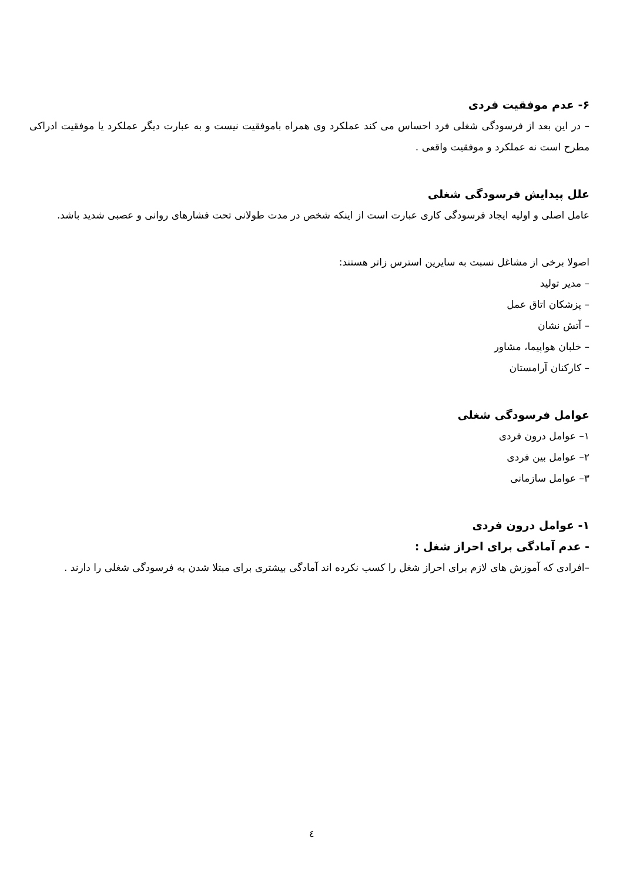۶- عدم موفقیت فردی
– در این بعد از فرسودگی شغلی فرد احساس می کند عملکرد وی همراه باموفقیت نیست و به عبارت دیگر عملکرد یا موفقیت ادراکی مطرح است نه عملکرد و موفقیت واقعی .
علل پیدایش فرسودگی شغلی
عامل اصلی و اولیه ایجاد فرسودگی کاری عبارت است از اینکه شخص در مدت طولانی تحت فشارهای روانی و عصبی شدید باشد.
اصولا برخی از مشاغل نسبت به سایرین استرس زاتر هستند:
– مدیر تولید
– پزشکان اتاق عمل
– آتش نشان
– خلبان هواپیما، مشاور
– کارکنان آرامستان
عوامل فرسودگی شغلی
۱– عوامل درون فردی
۲– عوامل بین فردی
۳– عوامل سازمانی
۱- عوامل درون فردی
- عدم آمادگی برای احراز شغل :
–افرادی که آموزش های لازم برای احراز شغل را کسب نکرده اند آمادگی بیشتری برای مبتلا شدن به فرسودگی شغلی را دارند .
٤